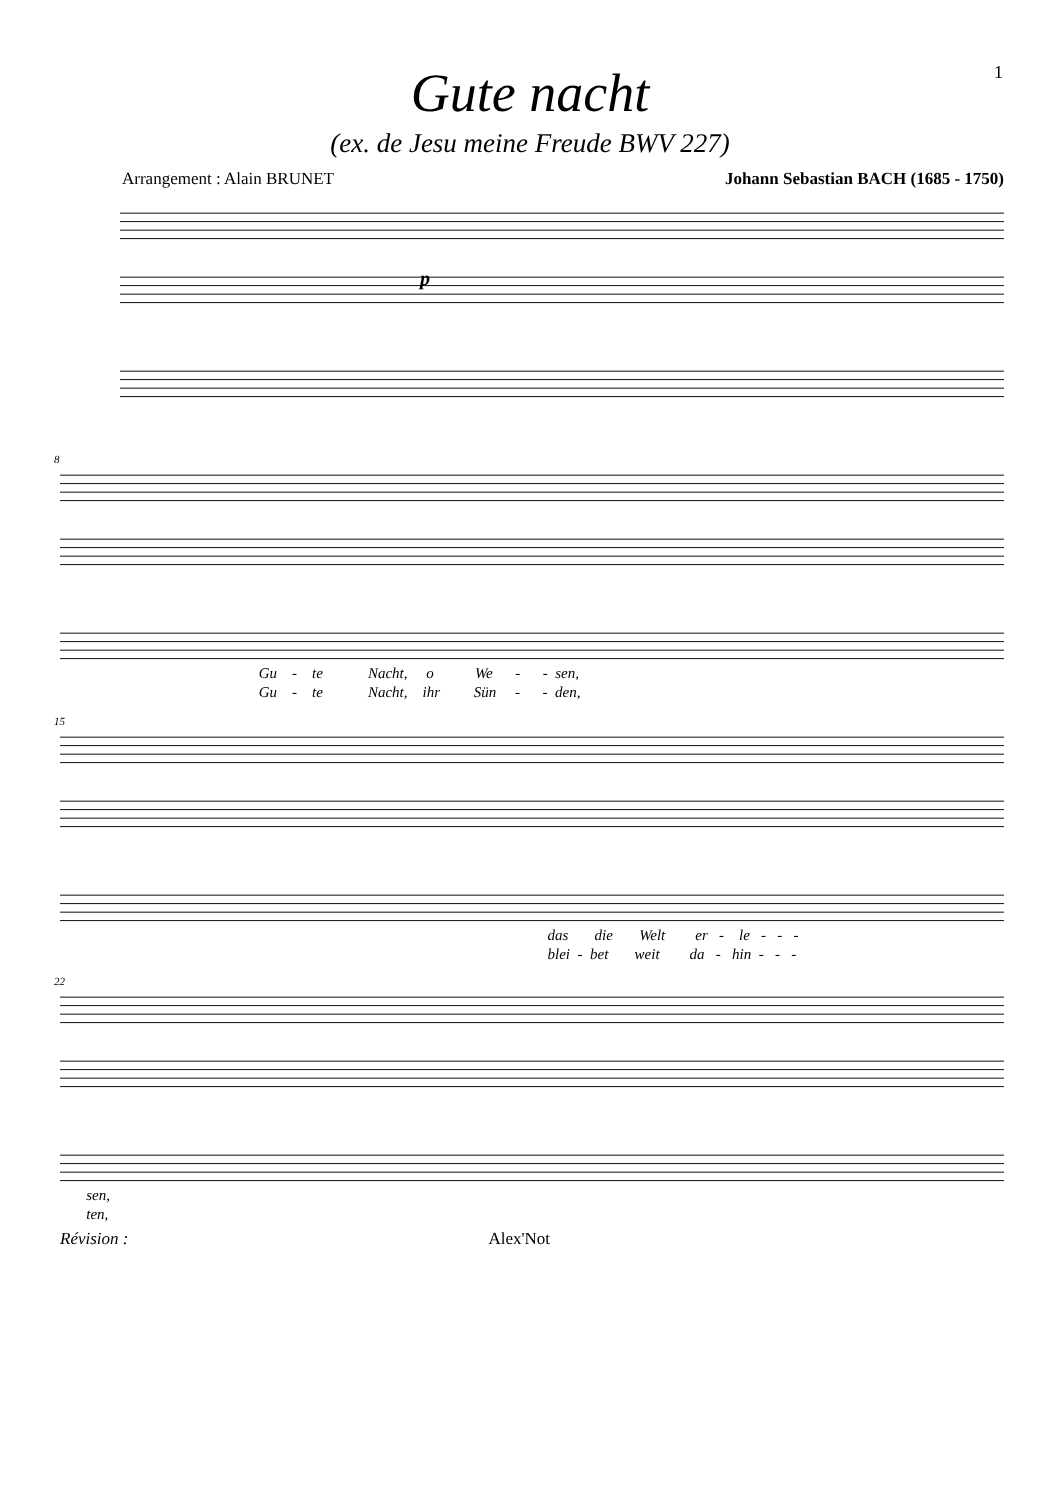1
Gute nacht
(ex. de Jesu meine Freude BWV 227)
Arrangement : Alain BRUNET Johann Sebastian BACH (1685 - 1750)
p
8
Gu - te Nacht, o We - - sen,
Gu - te Nacht, ihr Sün - - den,
15
das die Welt er - le - - -
blei - bet weit da - hin - - -
22
sen,
ten,
Révision : Alex'Not